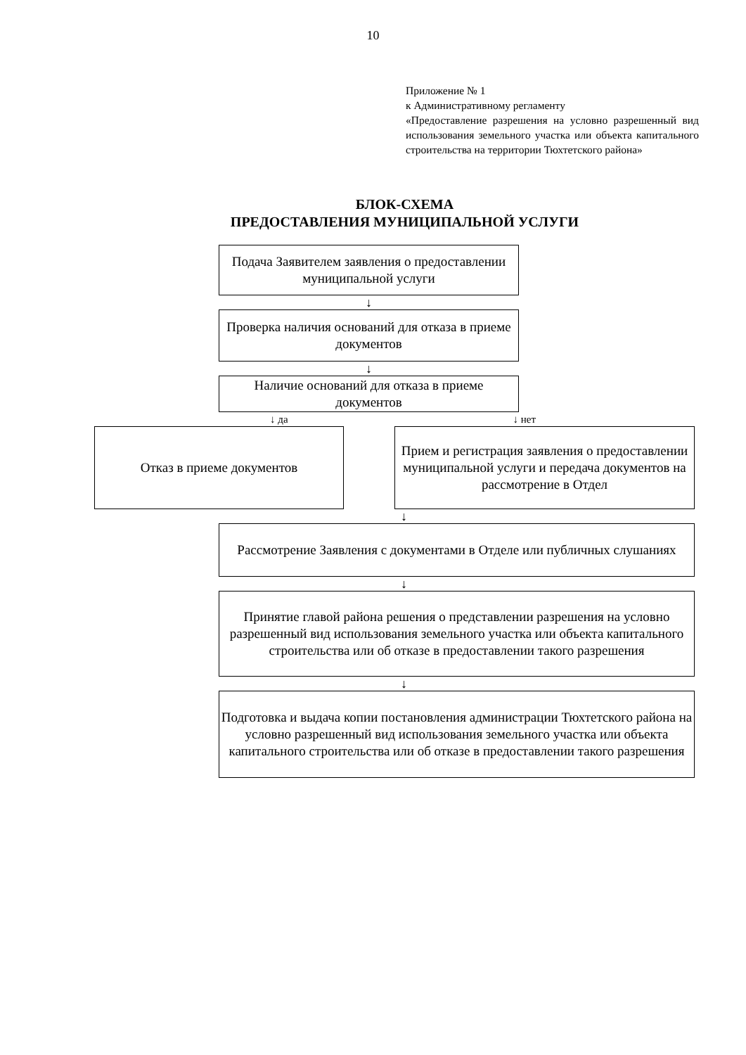10
Приложение № 1
к Административному регламенту
«Предоставление разрешения на условно разрешенный вид использования земельного участка или объекта капитального строительства на территории Тюхтетского района»
БЛОК-СХЕМА
ПРЕДОСТАВЛЕНИЯ МУНИЦИПАЛЬНОЙ УСЛУГИ
Подача Заявителем заявления о предоставлении муниципальной услуги
↓
Проверка наличия оснований для отказа в приеме документов
↓
Наличие оснований для отказа в приеме документов
↓ да ↓ нет
Отказ в приеме документов Прием и регистрация заявления о предоставлении муниципальной услуги и передача документов на рассмотрение в Отдел
↓
Рассмотрение Заявления с документами в Отделе или публичных слушаниях
↓
Принятие главой района решения о представлении разрешения на условно разрешенный вид использования земельного участка или объекта капитального строительства или об отказе в предоставлении такого разрешения
↓
Подготовка и выдача копии постановления администрации Тюхтетского района на условно разрешенный вид использования земельного участка или объекта капитального строительства или об отказе в предоставлении такого разрешения